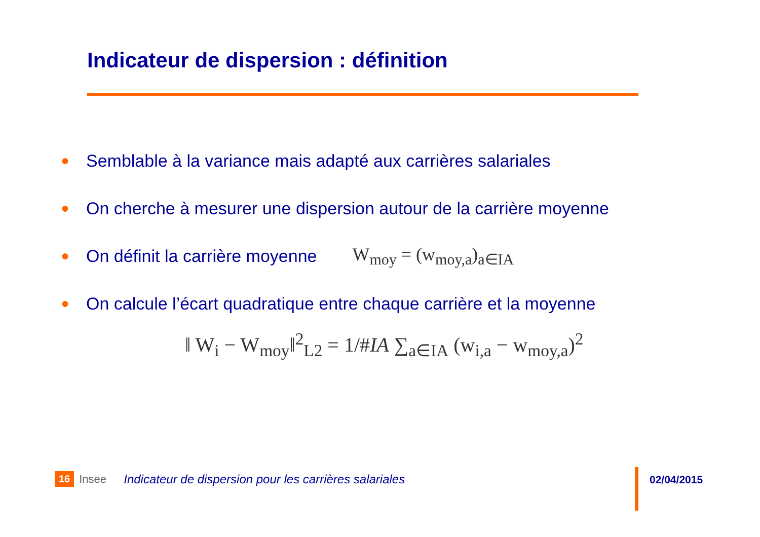Indicateur de dispersion : définition
● Semblable à la variance mais adapté aux carrières salariales
● On cherche à mesurer une dispersion autour de la carrière moyenne
● On définit la carrière moyenne W<sub>moy</sub> = (w<sub>moy,a</sub>)<sub>a∈IA</sub>
● On calcule l’écart quadratique entre chaque carrière et la moyenne
‖ W<sub>i</sub> − W<sub>moy</sub>‖<sup>2</sup><sub>L2</sub> = 1/#IA ∑<sub>a∈IA</sub> (w<sub>i,a</sub> − w<sub>moy,a</sub>)<sup>2</sup>
16 Insee Indicateur de dispersion pour les carrières salariales
02/04/2015